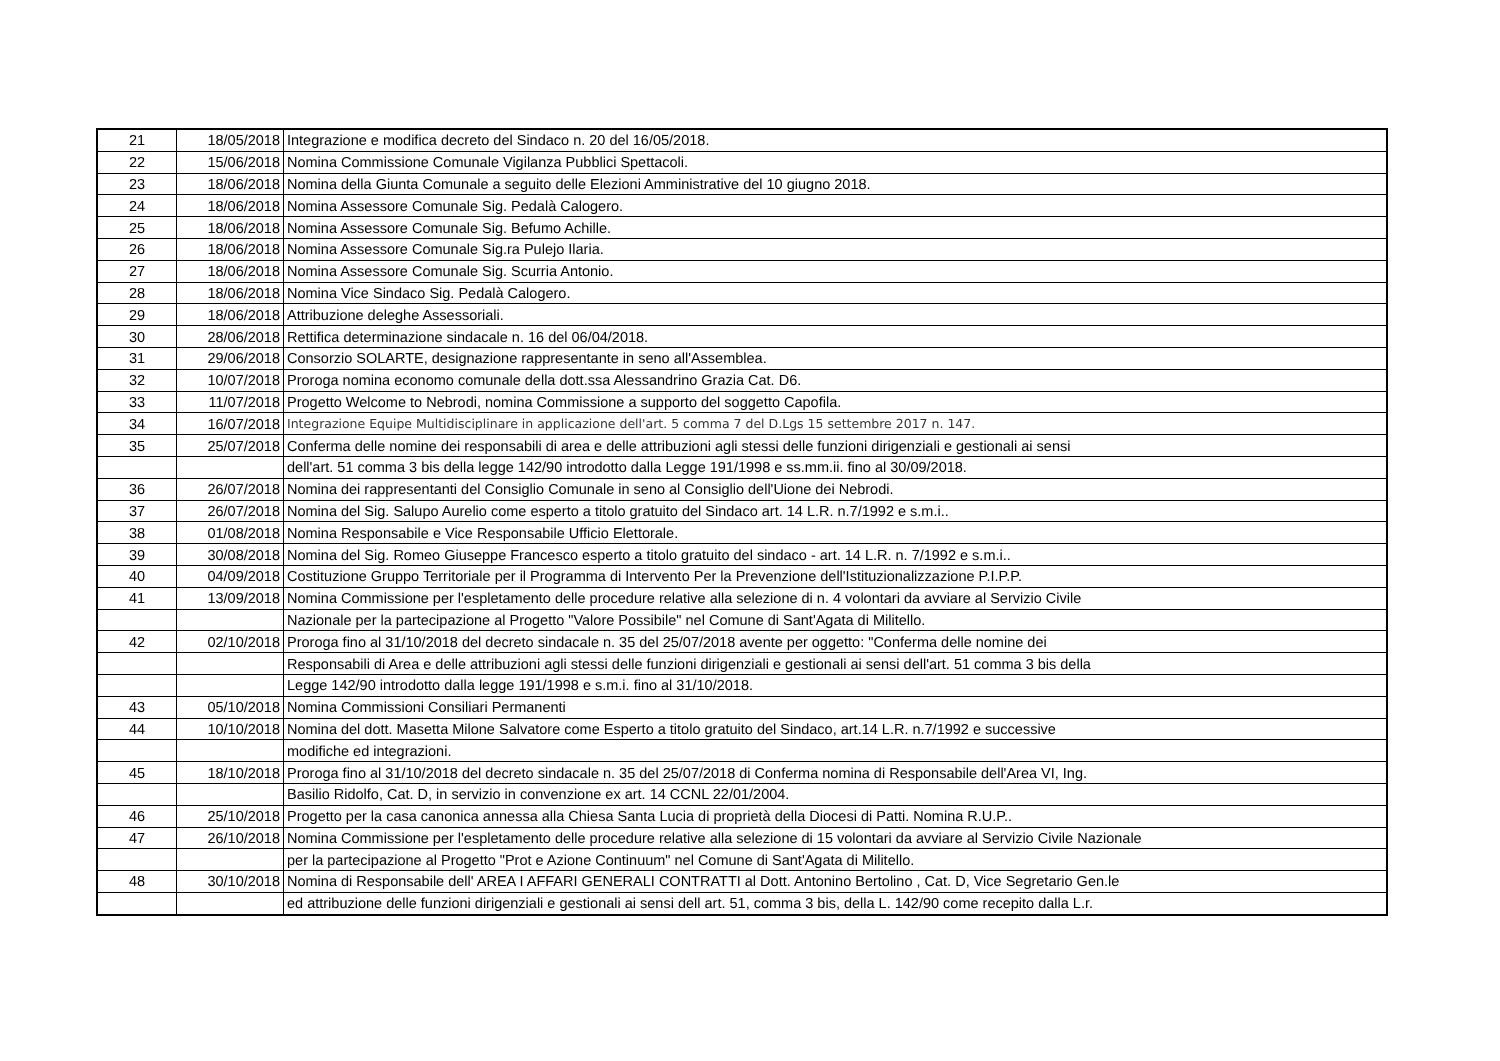| 21 | 18/05/2018 | Integrazione e modifica decreto del Sindaco n. 20 del 16/05/2018. |
| 22 | 15/06/2018 | Nomina Commissione Comunale Vigilanza Pubblici Spettacoli. |
| 23 | 18/06/2018 | Nomina della Giunta Comunale a seguito delle Elezioni Amministrative del 10 giugno 2018. |
| 24 | 18/06/2018 | Nomina Assessore Comunale Sig. Pedalà Calogero. |
| 25 | 18/06/2018 | Nomina Assessore Comunale Sig. Befumo Achille. |
| 26 | 18/06/2018 | Nomina Assessore Comunale Sig.ra Pulejo Ilaria. |
| 27 | 18/06/2018 | Nomina Assessore Comunale Sig. Scurria Antonio. |
| 28 | 18/06/2018 | Nomina Vice Sindaco Sig. Pedalà Calogero. |
| 29 | 18/06/2018 | Attribuzione deleghe Assessoriali. |
| 30 | 28/06/2018 | Rettifica determinazione sindacale n. 16 del 06/04/2018. |
| 31 | 29/06/2018 | Consorzio SOLARTE, designazione rappresentante in seno all'Assemblea. |
| 32 | 10/07/2018 | Proroga nomina economo comunale della dott.ssa Alessandrino Grazia Cat. D6. |
| 33 | 11/07/2018 | Progetto Welcome to Nebrodi, nomina Commissione a supporto del soggetto Capofila. |
| 34 | 16/07/2018 | Integrazione Equipe Multidisciplinare in applicazione dell'art. 5 comma 7 del D.Lgs 15 settembre 2017 n. 147. |
| 35 | 25/07/2018 | Conferma delle nomine dei responsabili di area e delle attribuzioni agli stessi delle funzioni dirigenziali e gestionali ai sensi |
| | | dell'art. 51 comma 3 bis della legge 142/90 introdotto dalla Legge 191/1998 e ss.mm.ii. fino al 30/09/2018. |
| 36 | 26/07/2018 | Nomina dei rappresentanti del Consiglio Comunale in seno al Consiglio dell'Uione dei Nebrodi. |
| 37 | 26/07/2018 | Nomina del Sig. Salupo Aurelio come esperto a titolo gratuito del Sindaco art. 14 L.R. n.7/1992 e s.m.i.. |
| 38 | 01/08/2018 | Nomina Responsabile e Vice Responsabile Ufficio Elettorale. |
| 39 | 30/08/2018 | Nomina del Sig. Romeo Giuseppe Francesco esperto a titolo gratuito del sindaco - art. 14 L.R. n. 7/1992 e s.m.i.. |
| 40 | 04/09/2018 | Costituzione Gruppo Territoriale per il Programma di Intervento Per la Prevenzione dell'Istituzionalizzazione P.I.P.P. |
| 41 | 13/09/2018 | Nomina Commissione per l'espletamento delle procedure relative alla selezione di n. 4 volontari da avviare al Servizio Civile |
| | | Nazionale per la partecipazione al Progetto "Valore Possibile" nel Comune di Sant'Agata di Militello. |
| 42 | 02/10/2018 | Proroga fino al 31/10/2018 del decreto sindacale n. 35 del 25/07/2018 avente per oggetto: "Conferma delle nomine dei |
| | | Responsabili di Area e delle attribuzioni agli stessi delle funzioni dirigenziali e gestionali ai sensi dell'art. 51 comma 3 bis della |
| | | Legge 142/90 introdotto dalla legge 191/1998 e s.m.i. fino al 31/10/2018. |
| 43 | 05/10/2018 | Nomina Commissioni Consiliari Permanenti |
| 44 | 10/10/2018 | Nomina del dott. Masetta Milone Salvatore come Esperto a titolo gratuito del Sindaco, art.14 L.R. n.7/1992 e successive |
| | | modifiche ed integrazioni. |
| 45 | 18/10/2018 | Proroga fino al 31/10/2018 del decreto sindacale n. 35 del 25/07/2018 di Conferma nomina di Responsabile dell'Area VI, Ing. |
| | | Basilio Ridolfo, Cat. D, in servizio in convenzione ex art. 14 CCNL 22/01/2004. |
| 46 | 25/10/2018 | Progetto per la casa canonica annessa alla Chiesa Santa Lucia di proprietà della Diocesi di Patti. Nomina R.U.P.. |
| 47 | 26/10/2018 | Nomina Commissione per l'espletamento delle procedure relative alla selezione di 15 volontari da avviare al Servizio Civile Nazionale |
| | | per la partecipazione al Progetto "Prot e Azione Continuum" nel Comune di Sant'Agata di Militello. |
| 48 | 30/10/2018 | Nomina di Responsabile dell' AREA I AFFARI GENERALI CONTRATTI al Dott. Antonino Bertolino , Cat. D, Vice Segretario Gen.le |
| | | ed attribuzione delle funzioni dirigenziali e gestionali ai sensi dell art. 51, comma 3 bis, della L. 142/90 come recepito dalla L.r. |